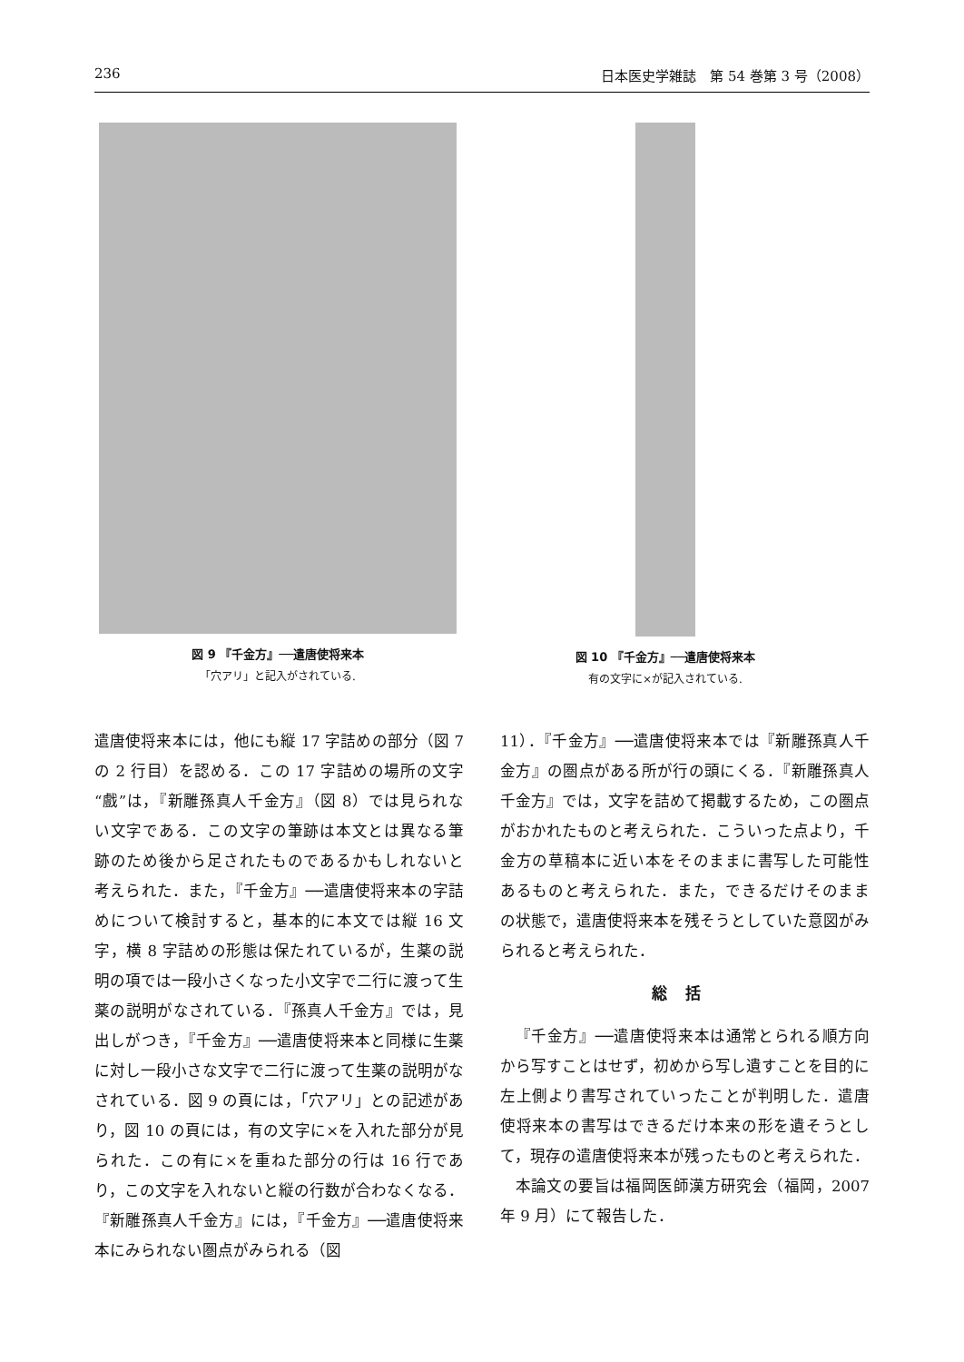236 日本医史学雑誌　第 54 巻第 3 号（2008）
図 9 『千金方』──遣唐使将来本
「穴アリ」と記入がされている.
図 10 『千金方』──遣唐使将来本
有の文字に×が記入されている.
遣唐使将来本には，他にも縦 17 字詰めの部分（図 7 の 2 行目）を認める．この 17 字詰めの場所の文字“戲”は，『新雕孫真人千金方』（図 8）では見られない文字である．この文字の筆跡は本文とは異なる筆跡のため後から足されたものであるかもしれないと考えられた．また，『千金方』──遣唐使将来本の字詰めについて検討すると，基本的に本文では縦 16 文字，横 8 字詰めの形態は保たれているが，生薬の説明の項では一段小さくなった小文字で二行に渡って生薬の説明がなされている．『孫真人千金方』では，見出しがつき，『千金方』──遣唐使将来本と同様に生薬に対し一段小さな文字で二行に渡って生薬の説明がなされている．図 9 の頁には，「穴アリ」との記述があり，図 10 の頁には，有の文字に×を入れた部分が見られた．この有に×を重ねた部分の行は 16 行であり，この文字を入れないと縦の行数が合わなくなる．『新雕孫真人千金方』には，『千金方』──遣唐使将来本にみられない圏点がみられる（図
11）．『千金方』──遣唐使将来本では『新雕孫真人千金方』の圏点がある所が行の頭にくる．『新雕孫真人千金方』では，文字を詰めて掲載するため，この圏点がおかれたものと考えられた．こういった点より，千金方の草稿本に近い本をそのままに書写した可能性あるものと考えられた．また，できるだけそのままの状態で，遣唐使将来本を残そうとしていた意図がみられると考えられた．
総括
『千金方』──遣唐使将来本は通常とられる順方向から写すことはせず，初めから写し遺すことを目的に左上側より書写されていったことが判明した．遣唐使将来本の書写はできるだけ本来の形を遺そうとして，現存の遣唐使将来本が残ったものと考えられた．
本論文の要旨は福岡医師漢方研究会（福岡，2007 年 9 月）にて報告した．